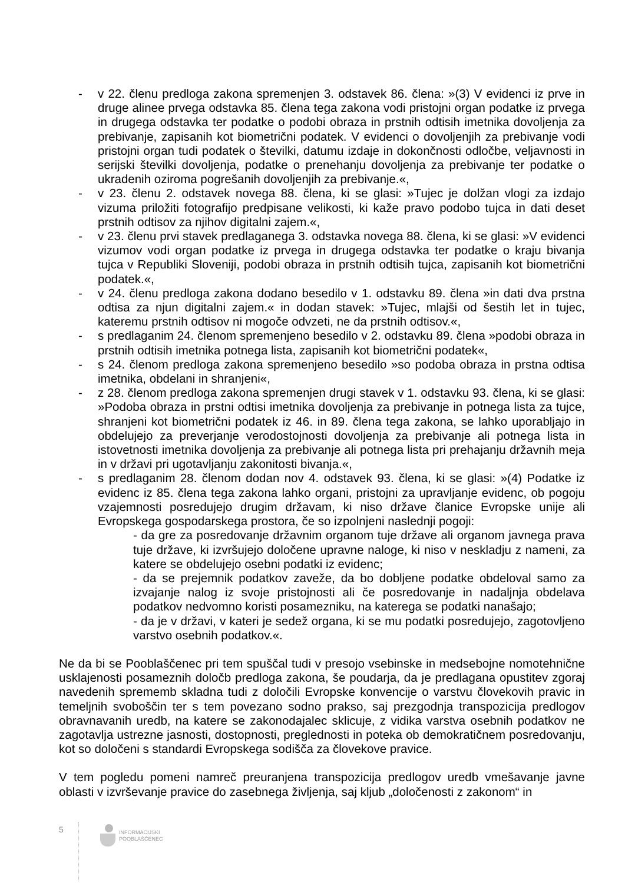- v 22. členu predloga zakona spremenjen 3. odstavek 86. člena: »(3) V evidenci iz prve in druge alinee prvega odstavka 85. člena tega zakona vodi pristojni organ podatke iz prvega in drugega odstavka ter podatke o podobi obraza in prstnih odtisih imetnika dovoljenja za prebivanje, zapisanih kot biometrični podatek. V evidenci o dovoljenjih za prebivanje vodi pristojni organ tudi podatek o številki, datumu izdaje in dokončnosti odločbe, veljavnosti in serijski številki dovoljenja, podatke o prenehanju dovoljenja za prebivanje ter podatke o ukradenih oziroma pogrešanih dovoljenjih za prebivanje.«,
- v 23. členu 2. odstavek novega 88. člena, ki se glasi: »Tujec je dolžan vlogi za izdajo vizuma priložiti fotografijo predpisane velikosti, ki kaže pravo podobo tujca in dati deset prstnih odtisov za njihov digitalni zajem.«,
- v 23. členu prvi stavek predlaganega 3. odstavka novega 88. člena, ki se glasi: »V evidenci vizumov vodi organ podatke iz prvega in drugega odstavka ter podatke o kraju bivanja tujca v Republiki Sloveniji, podobi obraza in prstnih odtisih tujca, zapisanih kot biometrični podatek.«,
- v 24. členu predloga zakona dodano besedilo v 1. odstavku 89. člena »in dati dva prstna odtisa za njun digitalni zajem.« in dodan stavek: »Tujec, mlajši od šestih let in tujec, kateremu prstnih odtisov ni mogoče odvzeti, ne da prstnih odtisov.«,
- s predlaganim 24. členom spremenjeno besedilo v 2. odstavku 89. člena »podobi obraza in prstnih odtisih imetnika potnega lista, zapisanih kot biometrični podatek«,
- s 24. členom predloga zakona spremenjeno besedilo »so podoba obraza in prstna odtisa imetnika, obdelani in shranjeni«,
- z 28. členom predloga zakona spremenjen drugi stavek v 1. odstavku 93. člena, ki se glasi: »Podoba obraza in prstni odtisi imetnika dovoljenja za prebivanje in potnega lista za tujce, shranjeni kot biometrični podatek iz 46. in 89. člena tega zakona, se lahko uporabljajo in obdelujejo za preverjanje verodostojnosti dovoljenja za prebivanje ali potnega lista in istovetnosti imetnika dovoljenja za prebivanje ali potnega lista pri prehajanju državnih meja in v državi pri ugotavljanju zakonitosti bivanja.«,
- s predlaganim 28. členom dodan nov 4. odstavek 93. člena, ki se glasi: »(4) Podatke iz evidenc iz 85. člena tega zakona lahko organi, pristojni za upravljanje evidenc, ob pogoju vzajemnosti posredujejo drugim državam, ki niso države članice Evropske unije ali Evropskega gospodarskega prostora, če so izpolnjeni naslednji pogoji:
- da gre za posredovanje državnim organom tuje države ali organom javnega prava tuje države, ki izvršujejo določene upravne naloge, ki niso v neskladju z nameni, za katere se obdelujejo osebni podatki iz evidenc;
- da se prejemnik podatkov zaveže, da bo dobljene podatke obdeloval samo za izvajanje nalog iz svoje pristojnosti ali če posredovanje in nadaljnja obdelava podatkov nedvomno koristi posamezniku, na katerega se podatki nanašajo;
- da je v državi, v kateri je sedež organa, ki se mu podatki posredujejo, zagotovljeno varstvo osebnih podatkov.«.
Ne da bi se Pooblaščenec pri tem spuščal tudi v presojo vsebinske in medsebojne nomotehnične usklajenosti posameznih določb predloga zakona, še poudarja, da je predlagana opustitev zgoraj navedenih sprememb skladna tudi z določili Evropske konvencije o varstvu človekovih pravic in temeljnih svoboščin ter s tem povezano sodno prakso, saj prezgodnja transpozicija predlogov obravnavanih uredb, na katere se zakonodajalec sklicuje, z vidika varstva osebnih podatkov ne zagotavlja ustrezne jasnosti, dostopnosti, preglednosti in poteka ob demokratičnem posredovanju, kot so določeni s standardi Evropskega sodišča za človekove pravice.
V tem pogledu pomeni namreč preuranjena transpozicija predlogov uredb vmešavanje javne oblasti v izvrševanje pravice do zasebnega življenja, saj kljub „določenosti z zakonom“ in
5
INFORMACIJSKI
POOBLAŠČENEC